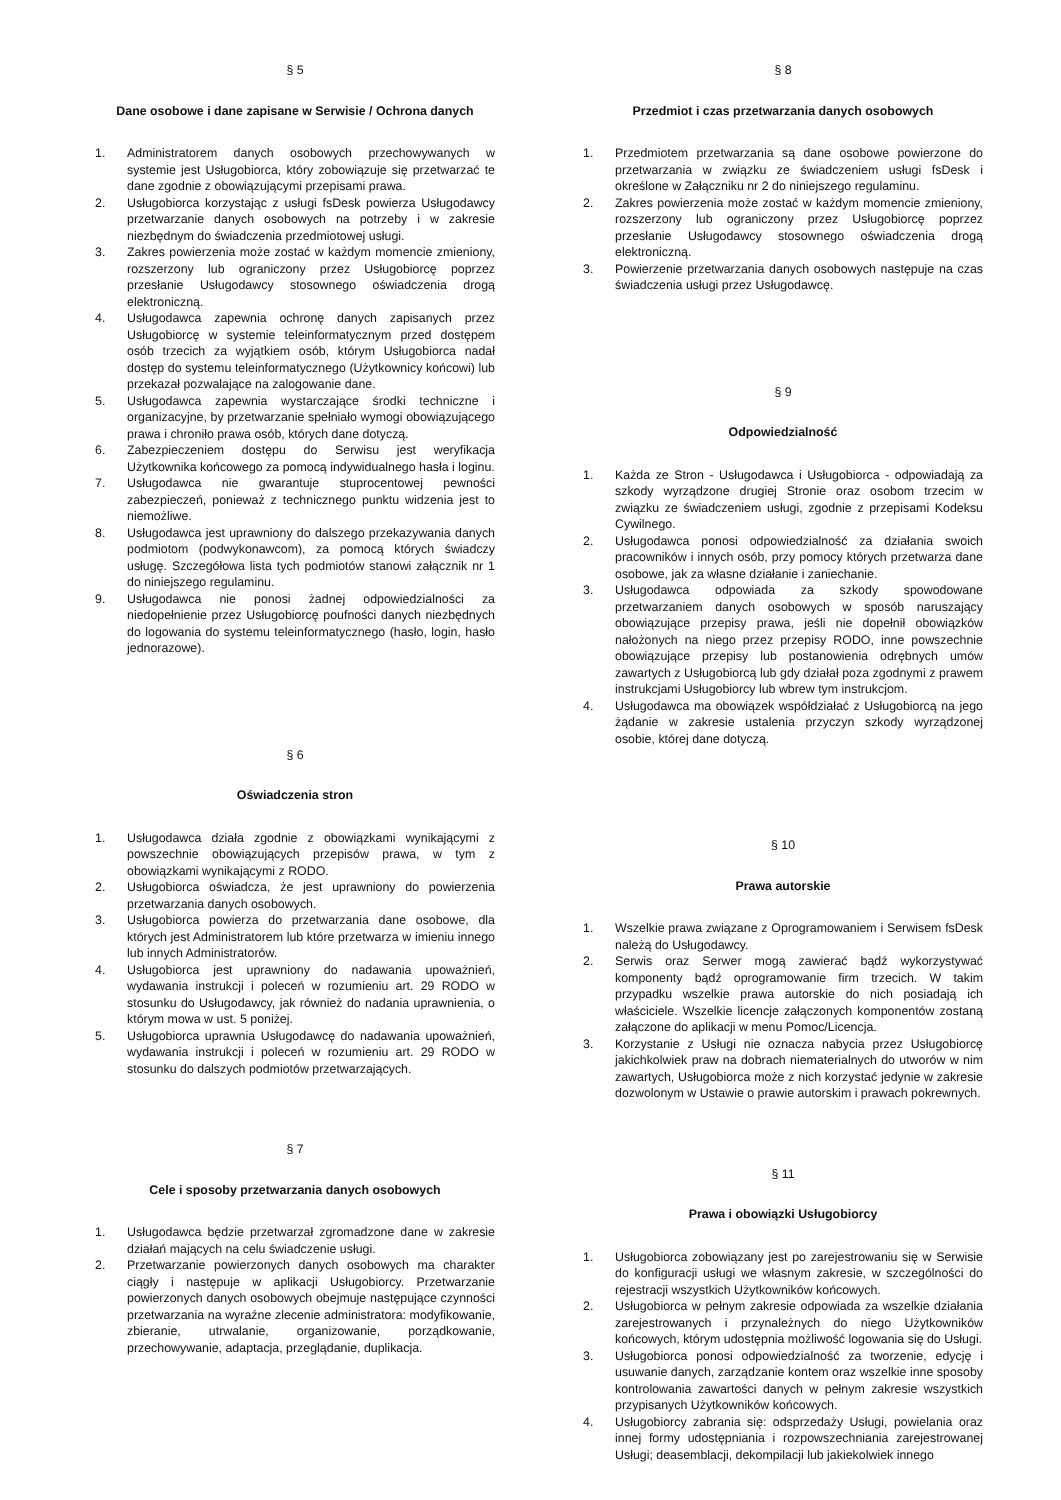§ 5
Dane osobowe i dane zapisane w Serwisie / Ochrona danych
1. Administratorem danych osobowych przechowywanych w systemie jest Usługobiorca, który zobowiązuje się przetwarzać te dane zgodnie z obowiązującymi przepisami prawa.
2. Usługobiorca korzystając z usługi fsDesk powierza Usługodawcy przetwarzanie danych osobowych na potrzeby i w zakresie niezbędnym do świadczenia przedmiotowej usługi.
3. Zakres powierzenia może zostać w każdym momencie zmieniony, rozszerzony lub ograniczony przez Usługobiorcę poprzez przesłanie Usługodawcy stosownego oświadczenia drogą elektroniczną.
4. Usługodawca zapewnia ochronę danych zapisanych przez Usługobiorcę w systemie teleinformatycznym przed dostępem osób trzecich za wyjątkiem osób, którym Usługobiorca nadał dostęp do systemu teleinformatycznego (Użytkownicy końcowi) lub przekazał pozwalające na zalogowanie dane.
5. Usługodawca zapewnia wystarczające środki techniczne i organizacyjne, by przetwarzanie spełniało wymogi obowiązującego prawa i chroniło prawa osób, których dane dotyczą.
6. Zabezpieczeniem dostępu do Serwisu jest weryfikacja Użytkownika końcowego za pomocą indywidualnego hasła i loginu.
7. Usługodawca nie gwarantuje stuprocentowej pewności zabezpieczeń, ponieważ z technicznego punktu widzenia jest to niemożliwe.
8. Usługodawca jest uprawniony do dalszego przekazywania danych podmiotom (podwykonawcom), za pomocą których świadczy usługę. Szczegółowa lista tych podmiotów stanowi załącznik nr 1 do niniejszego regulaminu.
9. Usługodawca nie ponosi żadnej odpowiedzialności za niedopełnienie przez Usługobiorcę poufności danych niezbędnych do logowania do systemu teleinformatycznego (hasło, login, hasło jednorazowe).
§ 6
Oświadczenia stron
1. Usługodawca działa zgodnie z obowiązkami wynikającymi z powszechnie obowiązujących przepisów prawa, w tym z obowiązkami wynikającymi z RODO.
2. Usługobiorca oświadcza, że jest uprawniony do powierzenia przetwarzania danych osobowych.
3. Usługobiorca powierza do przetwarzania dane osobowe, dla których jest Administratorem lub które przetwarza w imieniu innego lub innych Administratorów.
4. Usługobiorca jest uprawniony do nadawania upoważnień, wydawania instrukcji i poleceń w rozumieniu art. 29 RODO w stosunku do Usługodawcy, jak również do nadania uprawnienia, o którym mowa w ust. 5 poniżej.
5. Usługobiorca uprawnia Usługodawcę do nadawania upoważnień, wydawania instrukcji i poleceń w rozumieniu art. 29 RODO w stosunku do dalszych podmiotów przetwarzających.
§ 7
Cele i sposoby przetwarzania danych osobowych
1. Usługodawca będzie przetwarzał zgromadzone dane w zakresie działań mających na celu świadczenie usługi.
2. Przetwarzanie powierzonych danych osobowych ma charakter ciągły i następuje w aplikacji Usługobiorcy. Przetwarzanie powierzonych danych osobowych obejmuje następujące czynności przetwarzania na wyraźne zlecenie administratora: modyfikowanie, zbieranie, utrwalanie, organizowanie, porządkowanie, przechowywanie, adaptacja, przeglądanie, duplikacja.
§ 8
Przedmiot i czas przetwarzania danych osobowych
1. Przedmiotem przetwarzania są dane osobowe powierzone do przetwarzania w związku ze świadczeniem usługi fsDesk i określone w Załączniku nr 2 do niniejszego regulaminu.
2. Zakres powierzenia może zostać w każdym momencie zmieniony, rozszerzony lub ograniczony przez Usługobiorcę poprzez przesłanie Usługodawcy stosownego oświadczenia drogą elektroniczną.
3. Powierzenie przetwarzania danych osobowych następuje na czas świadczenia usługi przez Usługodawcę.
§ 9
Odpowiedzialność
1. Każda ze Stron - Usługodawca i Usługobiorca - odpowiadają za szkody wyrządzone drugiej Stronie oraz osobom trzecim w związku ze świadczeniem usługi, zgodnie z przepisami Kodeksu Cywilnego.
2. Usługodawca ponosi odpowiedzialność za działania swoich pracowników i innych osób, przy pomocy których przetwarza dane osobowe, jak za własne działanie i zaniechanie.
3. Usługodawca odpowiada za szkody spowodowane przetwarzaniem danych osobowych w sposób naruszający obowiązujące przepisy prawa, jeśli nie dopełnił obowiązków nałożonych na niego przez przepisy RODO, inne powszechnie obowiązujące przepisy lub postanowienia odrębnych umów zawartych z Usługobiorcą lub gdy działał poza zgodnymi z prawem instrukcjami Usługobiorcy lub wbrew tym instrukcjom.
4. Usługodawca ma obowiązek współdziałać z Usługobiorcą na jego żądanie w zakresie ustalenia przyczyn szkody wyrządzonej osobie, której dane dotyczą.
§ 10
Prawa autorskie
1. Wszelkie prawa związane z Oprogramowaniem i Serwisem fsDesk należą do Usługodawcy.
2. Serwis oraz Serwer mogą zawierać bądź wykorzystywać komponenty bądź oprogramowanie firm trzecich. W takim przypadku wszelkie prawa autorskie do nich posiadają ich właściciele. Wszelkie licencje załączonych komponentów zostaną załączone do aplikacji w menu Pomoc/Licencja.
3. Korzystanie z Usługi nie oznacza nabycia przez Usługobiorcę jakichkolwiek praw na dobrach niematerialnych do utworów w nim zawartych, Usługobiorca może z nich korzystać jedynie w zakresie dozwolonym w Ustawie o prawie autorskim i prawach pokrewnych.
§ 11
Prawa i obowiązki Usługobiorcy
1. Usługobiorca zobowiązany jest po zarejestrowaniu się w Serwisie do konfiguracji usługi we własnym zakresie, w szczególności do rejestracji wszystkich Użytkowników końcowych.
2. Usługobiorca w pełnym zakresie odpowiada za wszelkie działania zarejestrowanych i przynależnych do niego Użytkowników końcowych, którym udostępnia możliwość logowania się do Usługi.
3. Usługobiorca ponosi odpowiedzialność za tworzenie, edycję i usuwanie danych, zarządzanie kontem oraz wszelkie inne sposoby kontrolowania zawartości danych w pełnym zakresie wszystkich przypisanych Użytkowników końcowych.
4. Usługobiorcy zabrania się: odsprzedaży Usługi, powielania oraz innej formy udostępniania i rozpowszechniania zarejestrowanej Usługi; deasemblacji, dekompilacji lub jakiekolwiek innego